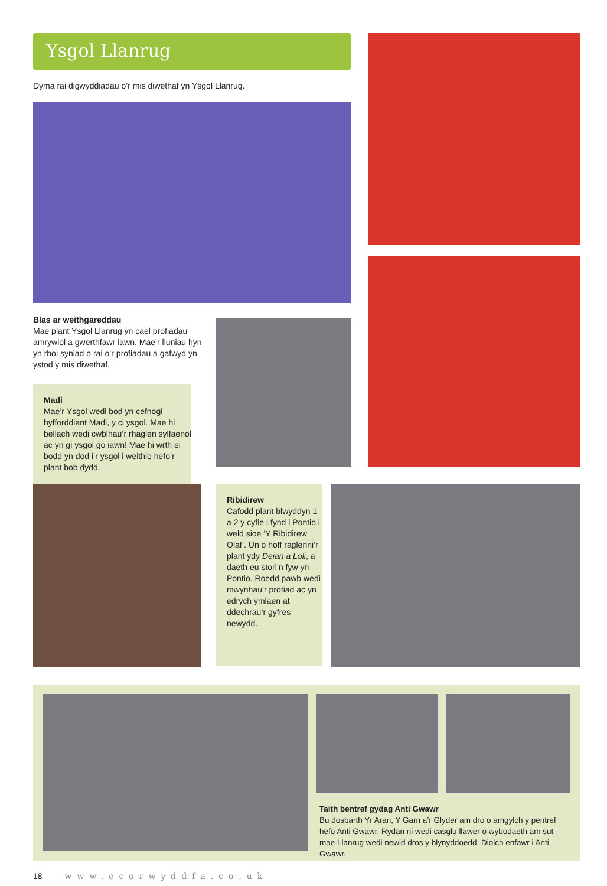Ysgol Llanrug
Dyma rai digwyddiadau o’r mis diwethaf yn Ysgol Llanrug.
Blas ar weithgareddau
Mae plant Ysgol Llanrug yn cael profiadau amrywiol a gwerthfawr iawn. Mae’r lluniau hyn yn rhoi syniad o rai o’r profiadau a gafwyd yn ystod y mis diwethaf.
Madi
Mae’r Ysgol wedi bod yn cefnogi hyfforddiant Madi, y ci ysgol. Mae hi bellach wedi cwblhau’r rhaglen sylfaenol ac yn gi ysgol go iawn! Mae hi wrth ei bodd yn dod i’r ysgol i weithio hefo’r plant bob dydd.
Ribidirew
Cafodd plant blwyddyn 1 a 2 y cyfle i fynd i Pontio i weld sioe ‘Y Ribidirew Olaf’. Un o hoff raglenni’r plant ydy Deian a Loli, a daeth eu stori’n fyw yn Pontio. Roedd pawb wedi mwynhau’r profiad ac yn edrych ymlaen at ddechrau’r gyfres newydd.
Taith bentref gydag Anti Gwawr
Bu dosbarth Yr Aran, Y Garn a’r Glyder am dro o amgylch y pentref hefo Anti Gwawr. Rydan ni wedi casglu llawer o wybodaeth am sut mae Llanrug wedi newid dros y blynyddoedd. Diolch enfawr i Anti Gwawr.
18 www.ecorwyddfa.co.uk